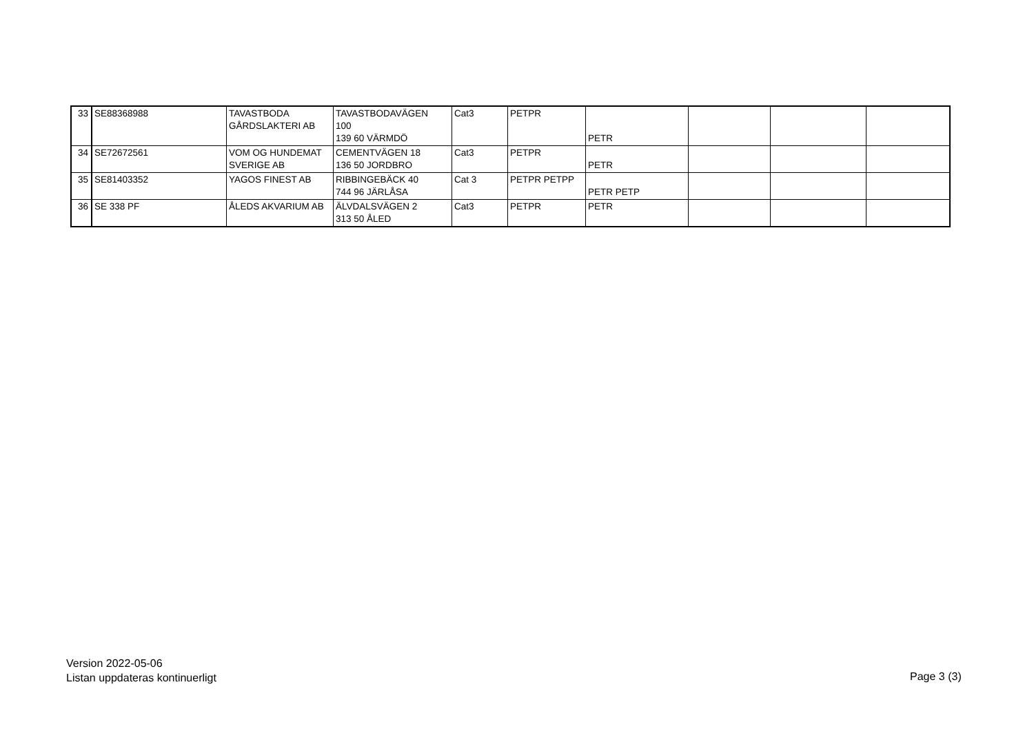| 33 | SE88368988 | TAVASTBODA GÅRDSLAKTERI AB | TAVASTBODAVÄGEN 100 139 60 VÄRMDÖ | Cat3 | PETPR | PETR | | | |
| 34 | SE72672561 | VOM OG HUNDEMAT SVERIGE AB | CEMENTVÄGEN 18 136 50 JORDBRO | Cat3 | PETPR | PETR | | | |
| 35 | SE81403352 | YAGOS FINEST AB | RIBBINGEBÄCK 40 744 96 JÄRLÅSA | Cat 3 | PETPR PETPP | PETR PETP | | | |
| 36 | SE 338 PF | ÅLEDS AKVARIUM AB | ÄLVDALSVÄGEN 2 313 50 ÅLED | Cat3 | PETPR | PETR | | | |
Version 2022-05-06
Listan uppdateras kontinuerligt
Page 3 (3)